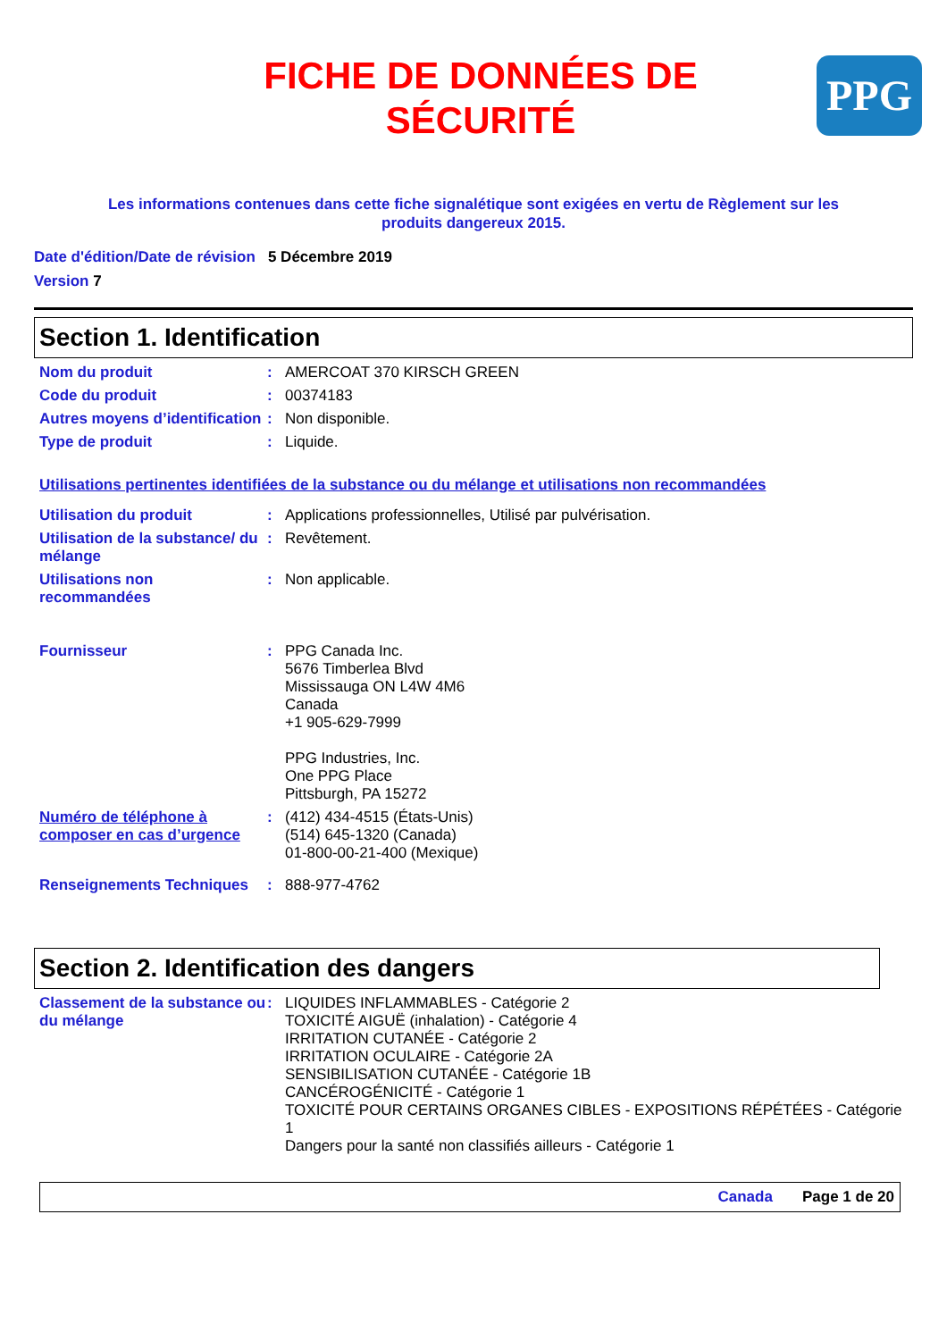FICHE DE DONNÉES DE
SÉCURITÉ
PPG
Les informations contenues dans cette fiche signalétique sont exigées en vertu de Règlement sur les
produits dangereux 2015.
Date d'édition/Date de révision 5 Décembre 2019
Version 7
Section 1. Identification
Nom du produit : AMERCOAT 370 KIRSCH GREEN
Code du produit : 00374183
Autres moyens d’identification
: Non disponible.
Type de produit : Liquide.
Utilisations pertinentes identifiées de la substance ou du mélange et utilisations non recommandées
Utilisation du produit : Applications professionnelles, Utilisé par pulvérisation.
Utilisation de la substance/ du mélange
: Revêtement.
Utilisations non recommandées
: Non applicable.
Fournisseur : PPG Canada Inc.
5676 Timberlea Blvd
Mississauga ON L4W 4M6
Canada
+1 905-629-7999
PPG Industries, Inc.
One PPG Place
Pittsburgh, PA 15272
Numéro de téléphone à composer en cas d’urgence
: (412) 434-4515 (États-Unis)
(514) 645-1320 (Canada)
01-800-00-21-400 (Mexique)
Renseignements Techniques : 888-977-4762
Section 2. Identification des dangers
Classement de la substance ou du mélange
: LIQUIDES INFLAMMABLES - Catégorie 2
TOXICITÉ AIGUË (inhalation) - Catégorie 4
IRRITATION CUTANÉE - Catégorie 2
IRRITATION OCULAIRE - Catégorie 2A
SENSIBILISATION CUTANÉE - Catégorie 1B
CANCÉROGÉNICITÉ - Catégorie 1
TOXICITÉ POUR CERTAINS ORGANES CIBLES - EXPOSITIONS RÉPÉTÉES - Catégorie 1
Dangers pour la santé non classifiés ailleurs - Catégorie 1
Canada Page 1 de 20